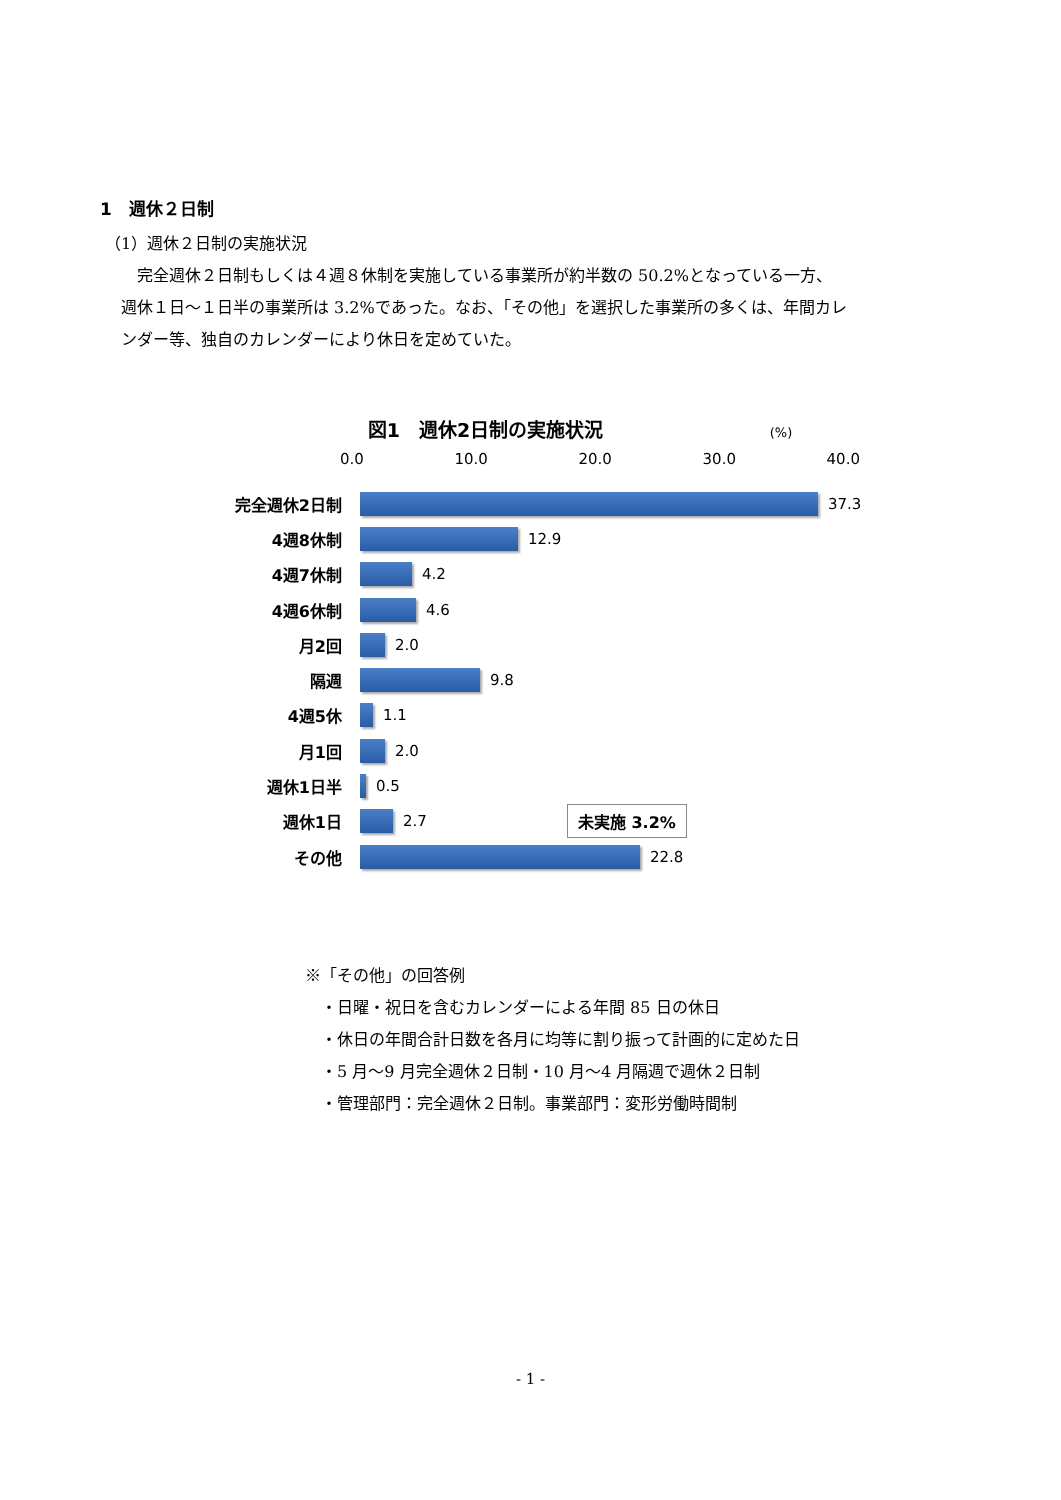1　週休２日制
（1）週休２日制の実施状況
　　完全週休２日制もしくは４週８休制を実施している事業所が約半数の 50.2%となっている一方、
　週休１日～１日半の事業所は 3.2%であった。なお、「その他」を選択した事業所の多くは、年間カレ
　ンダー等、独自のカレンダーにより休日を定めていた。
図1　週休2日制の実施状況 (%)
0.0 10.0 20.0 30.0 40.0
完全週休2日制 37.3
4週8休制 12.9
4週7休制 4.2
4週6休制 4.6
月2回 2.0
隔週 9.8
4週5休 1.1
月1回 2.0
週休1日半 0.5
週休1日 2.7 未実施 3.2%
その他 22.8
※「その他」の回答例
　・日曜・祝日を含むカレンダーによる年間 85 日の休日
　・休日の年間合計日数を各月に均等に割り振って計画的に定めた日
　・5 月～9 月完全週休２日制・10 月～4 月隔週で週休２日制
　・管理部門：完全週休２日制。事業部門：変形労働時間制
- 1 -